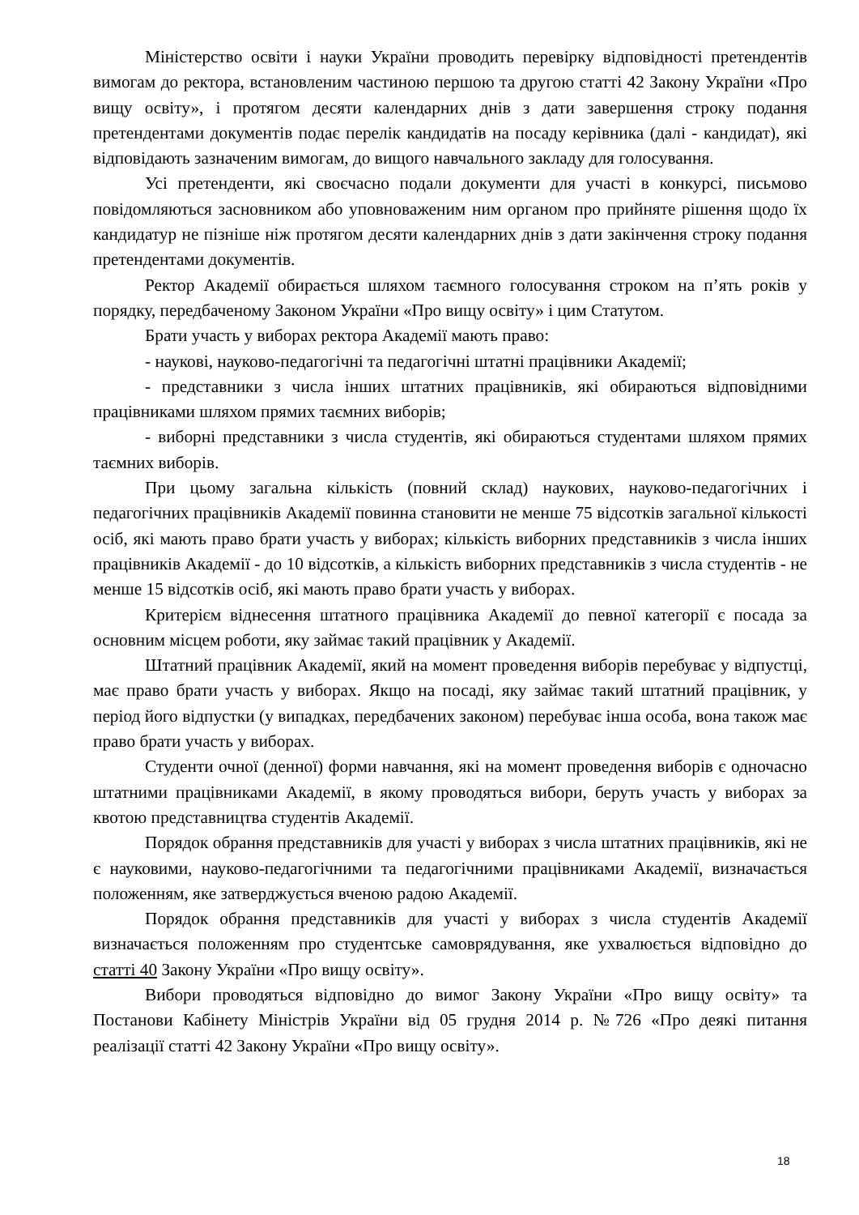Міністерство освіти і науки України проводить перевірку відповідності претендентів вимогам до ректора, встановленим частиною першою та другою статті 42 Закону України «Про вищу освіту», і протягом десяти календарних днів з дати завершення строку подання претендентами документів подає перелік кандидатів на посаду керівника (далі - кандидат), які відповідають зазначеним вимогам, до вищого навчального закладу для голосування.
Усі претенденти, які своєчасно подали документи для участі в конкурсі, письмово повідомляються засновником або уповноваженим ним органом про прийняте рішення щодо їх кандидатур не пізніше ніж протягом десяти календарних днів з дати закінчення строку подання претендентами документів.
Ректор Академії обирається шляхом таємного голосування строком на п’ять років у порядку, передбаченому Законом України «Про вищу освіту» і цим Статутом.
Брати участь у виборах ректора Академії мають право:
- наукові, науково-педагогічні та педагогічні штатні працівники Академії;
- представники з числа інших штатних працівників, які обираються відповідними працівниками шляхом прямих таємних виборів;
- виборні представники з числа студентів, які обираються студентами шляхом прямих таємних виборів.
При цьому загальна кількість (повний склад) наукових, науково-педагогічних і педагогічних працівників Академії повинна становити не менше 75 відсотків загальної кількості осіб, які мають право брати участь у виборах; кількість виборних представників з числа інших працівників Академії - до 10 відсотків, а кількість виборних представників з числа студентів - не менше 15 відсотків осіб, які мають право брати участь у виборах.
Критерієм віднесення штатного працівника Академії до певної категорії є посада за основним місцем роботи, яку займає такий працівник у Академії.
Штатний працівник Академії, який на момент проведення виборів перебуває у відпустці, має право брати участь у виборах. Якщо на посаді, яку займає такий штатний працівник, у період його відпустки (у випадках, передбачених законом) перебуває інша особа, вона також має право брати участь у виборах.
Студенти очної (денної) форми навчання, які на момент проведення виборів є одночасно штатними працівниками Академії, в якому проводяться вибори, беруть участь у виборах за квотою представництва студентів Академії.
Порядок обрання представників для участі у виборах з числа штатних працівників, які не є науковими, науково-педагогічними та педагогічними працівниками Академії, визначається положенням, яке затверджується вченою радою Академії.
Порядок обрання представників для участі у виборах з числа студентів Академії визначається положенням про студентське самоврядування, яке ухвалюється відповідно до статті 40 Закону України «Про вищу освіту».
Вибори проводяться відповідно до вимог Закону України «Про вищу освіту» та Постанови Кабінету Міністрів України від 05 грудня 2014 р. №726 «Про деякі питання реалізації статті 42 Закону України «Про вищу освіту».
18